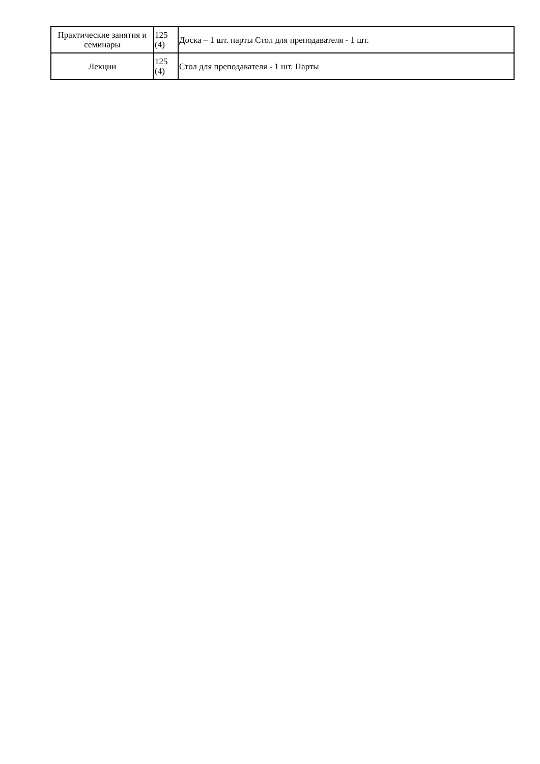| Практические занятия и семинары | 125 (4) | Доска – 1 шт. парты Стол для преподавателя - 1 шт. |
| Лекции | 125 (4) | Стол для преподавателя - 1 шт. Парты |